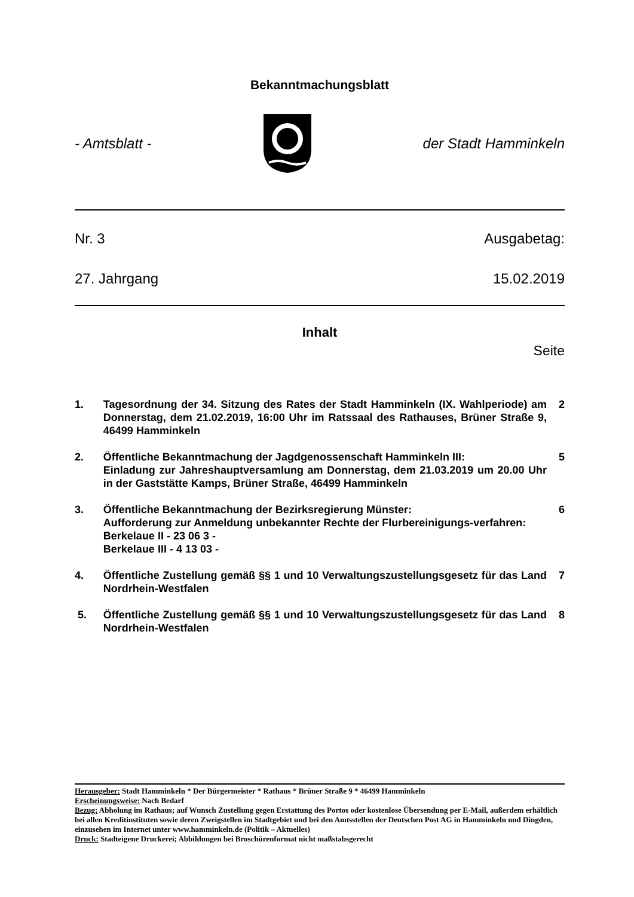Bekanntmachungsblatt
- Amtsblatt - der Stadt Hamminkeln
Nr. 3 Ausgabetag:
27. Jahrgang 15.02.2019
Inhalt
Seite
1. Tagesordnung der 34. Sitzung des Rates der Stadt Hamminkeln (IX. Wahlperiode) am Donnerstag, dem 21.02.2019, 16:00 Uhr im Ratssaal des Rathauses, Brüner Straße 9, 46499 Hamminkeln 2
2. Öffentliche Bekanntmachung der Jagdgenossenschaft Hamminkeln III:
Einladung zur Jahreshauptversamlung am Donnerstag, dem 21.03.2019 um 20.00 Uhr in der Gaststätte Kamps, Brüner Straße, 46499 Hamminkeln 5
3. Öffentliche Bekanntmachung der Bezirksregierung Münster:
Aufforderung zur Anmeldung unbekannter Rechte der Flurbereinigungs-verfahren:
Berkelaue II - 23 06 3 -
Berkelaue III - 4 13 03 - 6
4. Öffentliche Zustellung gemäß §§ 1 und 10 Verwaltungszustellungsgesetz für das Land Nordrhein-Westfalen 7
5. Öffentliche Zustellung gemäß §§ 1 und 10 Verwaltungszustellungsgesetz für das Land Nordrhein-Westfalen 8
Herausgeber: Stadt Hamminkeln * Der Bürgermeister * Rathaus * Brüner Straße 9 * 46499 Hamminkeln
Erscheinungsweise: Nach Bedarf
Bezug: Abholung im Rathaus; auf Wunsch Zustellung gegen Erstattung des Portos oder kostenlose Übersendung per E-Mail, außerdem erhältlich bei allen Kreditinstituten sowie deren Zweigstellen im Stadtgebiet und bei den Amtsstellen der Deutschen Post AG in Hamminkeln und Dingden, einzusehen im Internet unter www.hamminkeln.de (Politik – Aktuelles)
Druck: Stadteigene Druckerei; Abbildungen bei Broschürenformat nicht maßstabsgerecht